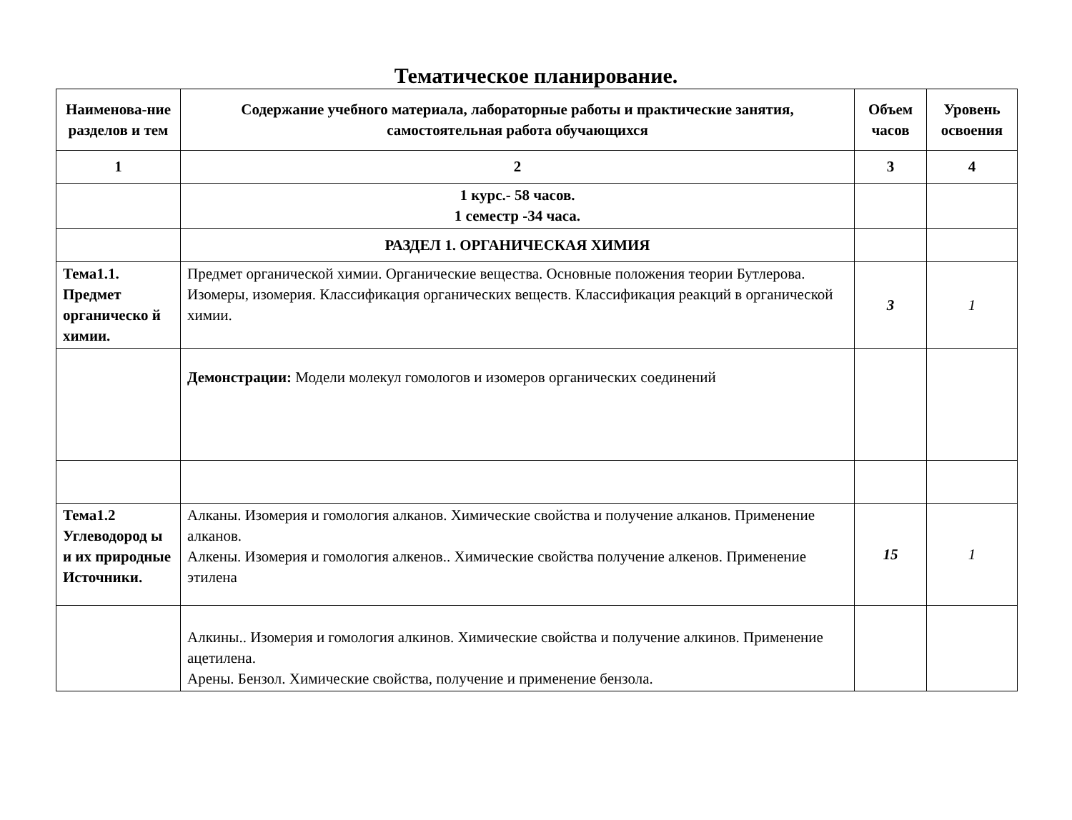Тематическое планирование.
| Наименова-ние разделов и тем | Содержание учебного материала, лабораторные работы и практические занятия, самостоятельная работа обучающихся | Объем часов | Уровень освоения |
| --- | --- | --- | --- |
| 1 | 2 | 3 | 4 |
| | 1 курс.- 58 часов. 1 семестр -34 часа. | | |
| | РАЗДЕЛ 1. ОРГАНИЧЕСКАЯ ХИМИЯ | | |
| Тема1.1. Предмет органическо й химии. | Предмет органической химии. Органические вещества. Основные положения теории Бутлерова. Изомеры, изомерия. Классификация органических веществ. Классификация реакций в органической химии. | 3 | 1 |
| | Демонстрации: Модели молекул гомологов и изомеров органических соединений | | |
| Тема1.2 Углеводород ы и их природные Источники. | Алканы. Изомерия и гомология алканов. Химические свойства и получение алканов. Применение алканов. Алкены. Изомерия и гомология алкенов.. Химические свойства получение алкенов. Применение этилена | 15 | 1 |
| | Алкины.. Изомерия и гомология алкинов. Химические свойства и получение алкинов. Применение ацетилена. Арены. Бензол. Химические свойства, получение и применение бензола. | | |